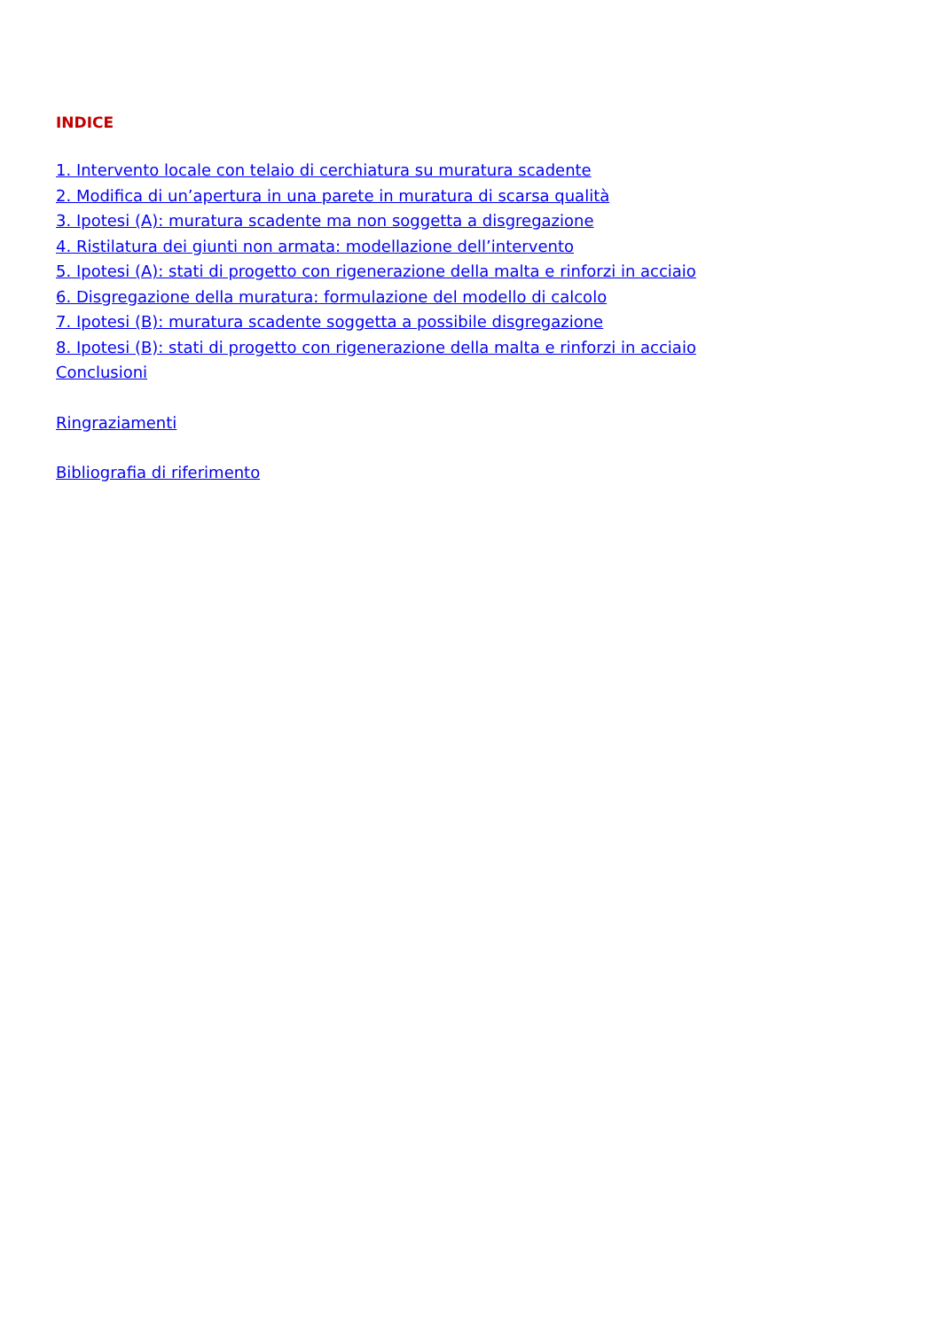INDICE
1. Intervento locale con telaio di cerchiatura su muratura scadente
2. Modifica di un’apertura in una parete in muratura di scarsa qualità
3. Ipotesi (A): muratura scadente ma non soggetta a disgregazione
4. Ristilatura dei giunti non armata: modellazione dell’intervento
5. Ipotesi (A): stati di progetto con rigenerazione della malta e rinforzi in acciaio
6. Disgregazione della muratura: formulazione del modello di calcolo
7. Ipotesi (B): muratura scadente soggetta a possibile disgregazione
8. Ipotesi (B): stati di progetto con rigenerazione della malta e rinforzi in acciaio
Conclusioni
Ringraziamenti
Bibliografia di riferimento